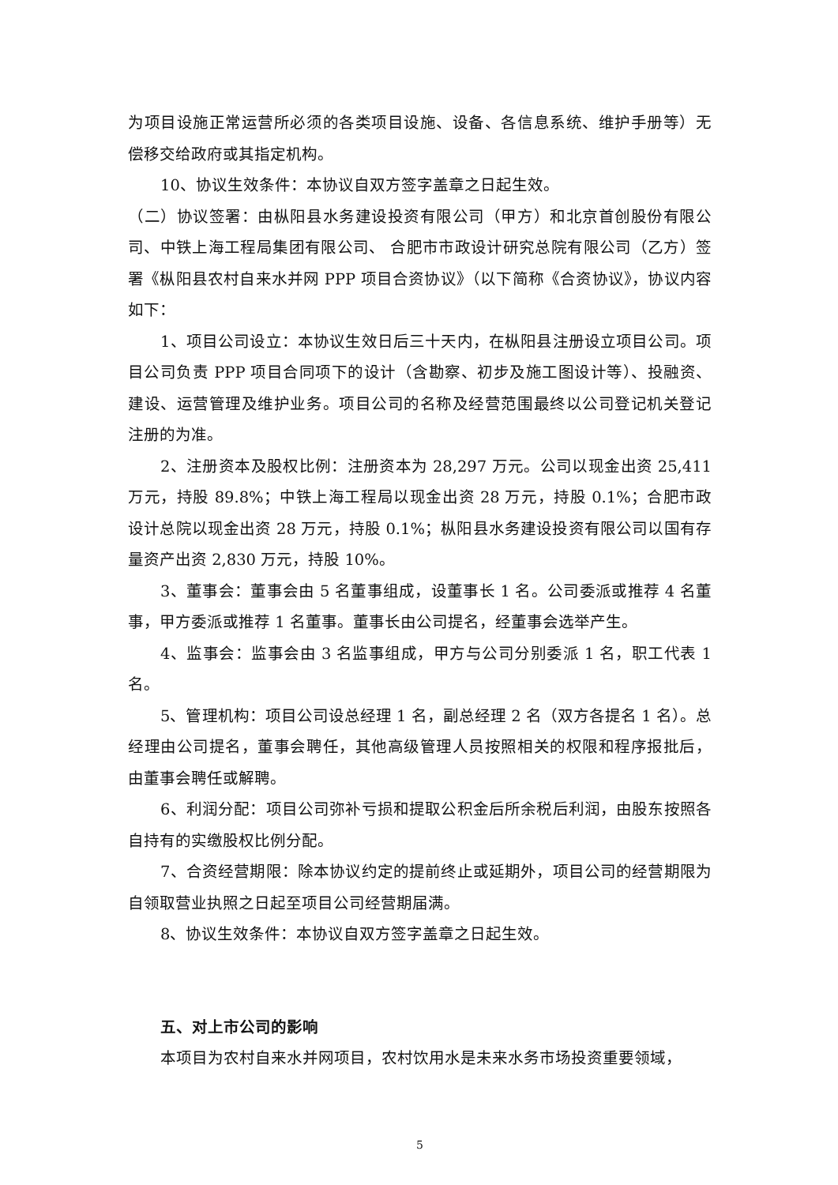为项目设施正常运营所必须的各类项目设施、设备、各信息系统、维护手册等）无偿移交给政府或其指定机构。
10、协议生效条件：本协议自双方签字盖章之日起生效。
（二）协议签署：由枞阳县水务建设投资有限公司（甲方）和北京首创股份有限公司、中铁上海工程局集团有限公司、 合肥市市政设计研究总院有限公司（乙方）签署《枞阳县农村自来水并网 PPP 项目合资协议》（以下简称《合资协议》，协议内容如下：
1、项目公司设立：本协议生效日后三十天内，在枞阳县注册设立项目公司。项目公司负责 PPP 项目合同项下的设计（含勘察、初步及施工图设计等）、投融资、建设、运营管理及维护业务。项目公司的名称及经营范围最终以公司登记机关登记注册的为准。
2、注册资本及股权比例：注册资本为 28,297 万元。公司以现金出资 25,411 万元，持股 89.8%；中铁上海工程局以现金出资 28 万元，持股 0.1%；合肥市政设计总院以现金出资 28 万元，持股 0.1%；枞阳县水务建设投资有限公司以国有存量资产出资 2,830 万元，持股 10%。
3、董事会：董事会由 5 名董事组成，设董事长 1 名。公司委派或推荐 4 名董事，甲方委派或推荐 1 名董事。董事长由公司提名，经董事会选举产生。
4、监事会：监事会由 3 名监事组成，甲方与公司分别委派 1 名，职工代表 1 名。
5、管理机构：项目公司设总经理 1 名，副总经理 2 名（双方各提名 1 名）。总经理由公司提名，董事会聘任，其他高级管理人员按照相关的权限和程序报批后，由董事会聘任或解聘。
6、利润分配：项目公司弥补亏损和提取公积金后所余税后利润，由股东按照各自持有的实缴股权比例分配。
7、合资经营期限：除本协议约定的提前终止或延期外，项目公司的经营期限为自领取营业执照之日起至项目公司经营期届满。
8、协议生效条件：本协议自双方签字盖章之日起生效。
五、对上市公司的影响
本项目为农村自来水并网项目，农村饮用水是未来水务市场投资重要领域，
5